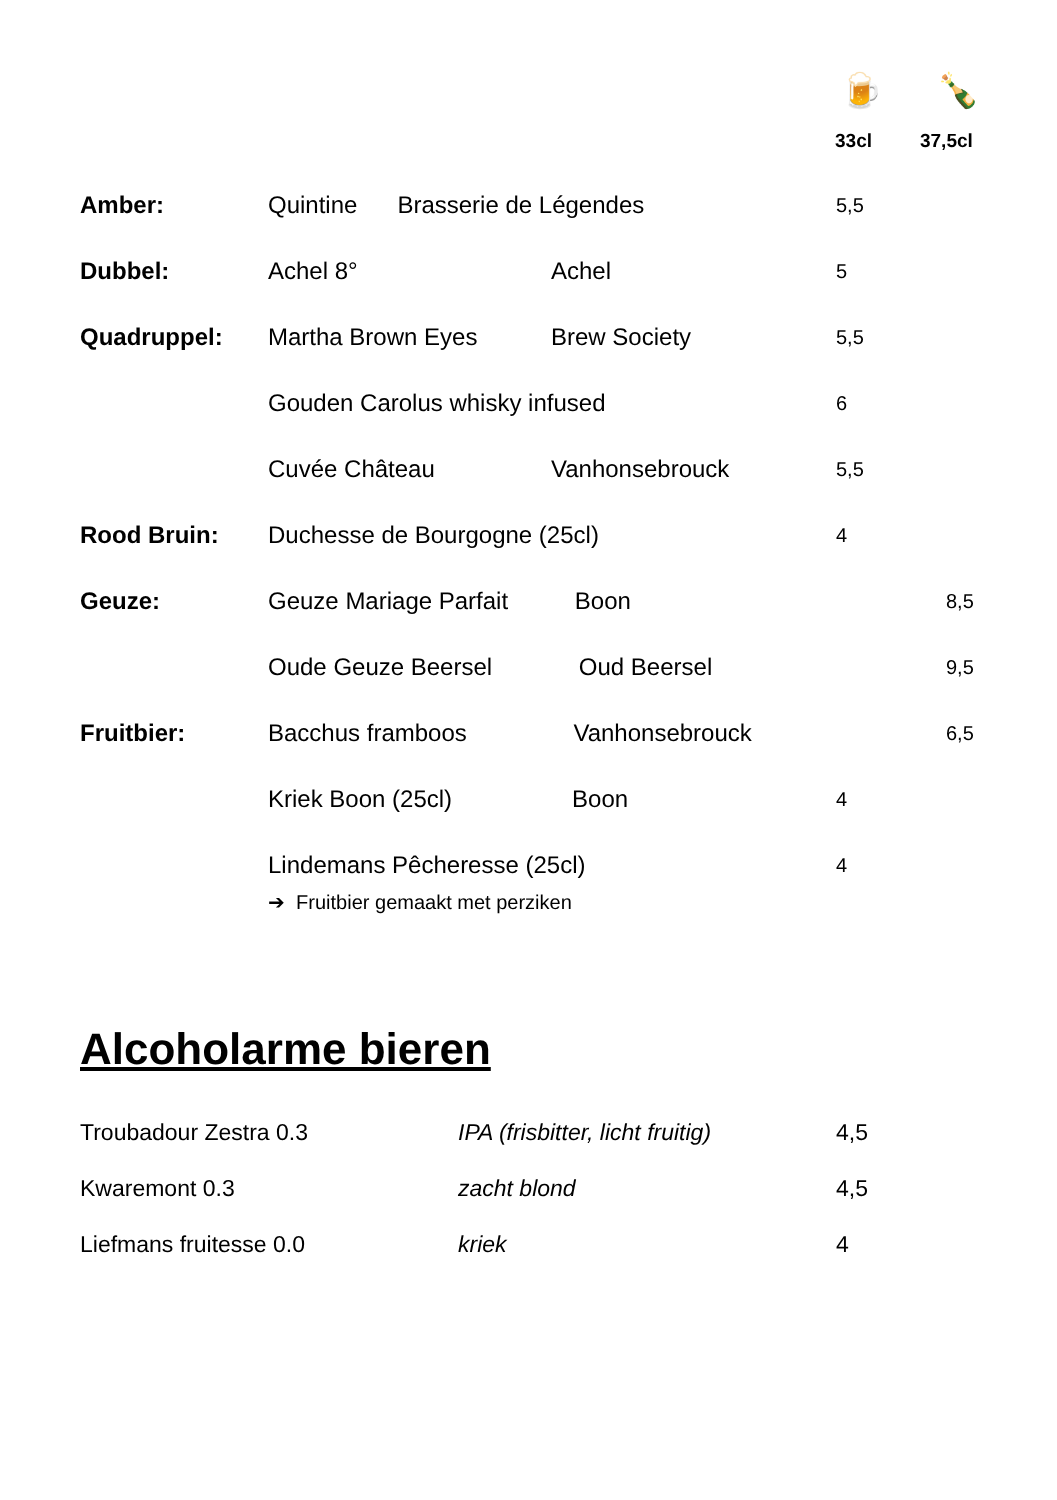🍺 🍾
33cl 37,5cl
| Amber: | Quintine Brasserie de Légendes | | 5,5 | |
| Dubbel: | Achel 8° | Achel | 5 | |
| Quadruppel: | Martha Brown Eyes | Brew Society | 5,5 | |
| | Gouden Carolus whisky infused | | 6 | |
| | Cuvée Château | Vanhonsebrouck | 5,5 | |
| Rood Bruin: | Duchesse de Bourgogne (25cl) | | 4 | |
| Geuze: | Geuze Mariage Parfait Boon | | | 8,5 |
| | Oude Geuze Beersel Oud Beersel | | | 9,5 |
| Fruitbier: | Bacchus framboos Vanhonsebrouck | | | 6,5 |
| | Kriek Boon (25cl) Boon | | 4 | |
| | Lindemans Pêcheresse (25cl) | | 4 | |
➔ Fruitbier gemaakt met perziken
Alcoholarme bieren
| Troubadour Zestra 0.3 | IPA (frisbitter, licht fruitig) | 4,5 |
| Kwaremont 0.3 | zacht blond | 4,5 |
| Liefmans fruitesse 0.0 | kriek | 4 |